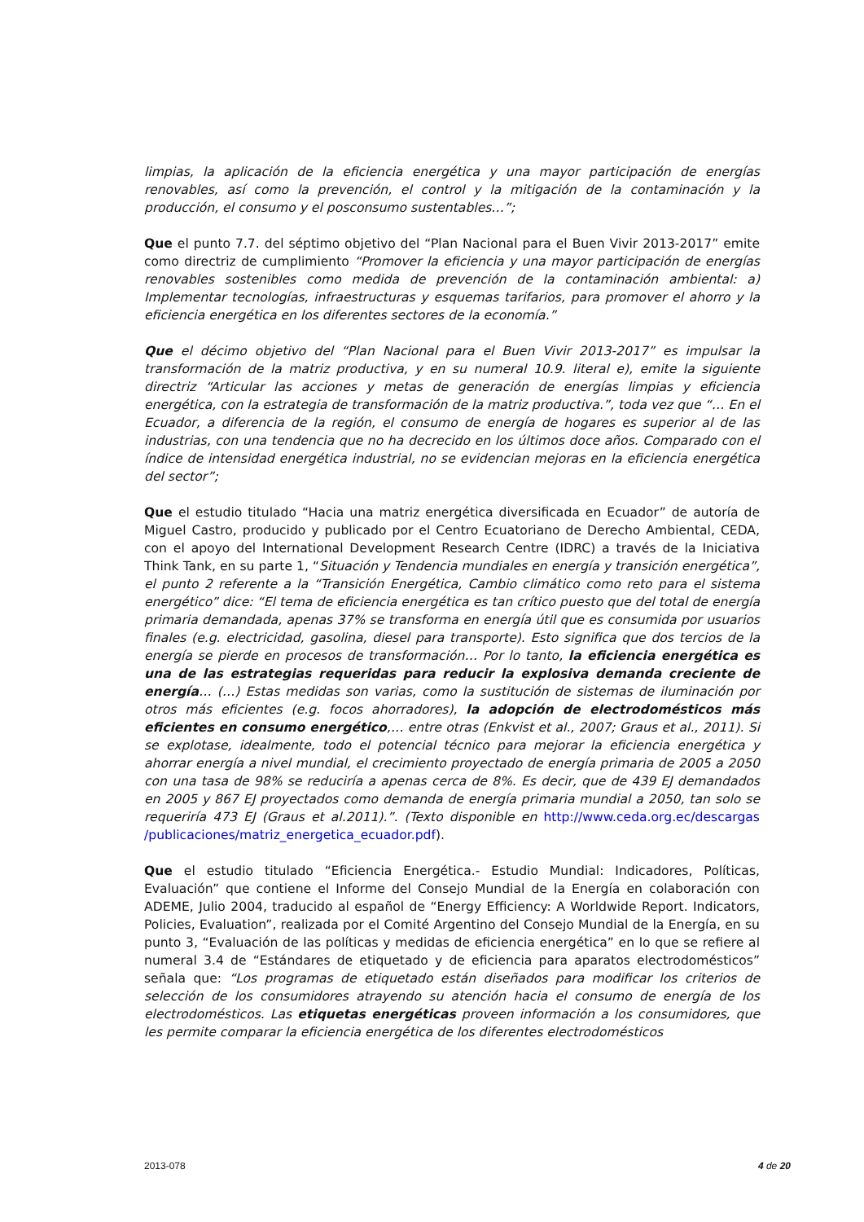limpias, la aplicación de la eficiencia energética y una mayor participación de energías renovables, así como la prevención, el control y la mitigación de la contaminación y la producción, el consumo y el posconsumo sustentables…”;
Que el punto 7.7. del séptimo objetivo del “Plan Nacional para el Buen Vivir 2013-2017” emite como directriz de cumplimiento “Promover la eficiencia y una mayor participación de energías renovables sostenibles como medida de prevención de la contaminación ambiental: a) Implementar tecnologías, infraestructuras y esquemas tarifarios, para promover el ahorro y la eficiencia energética en los diferentes sectores de la economía.”
Que el décimo objetivo del “Plan Nacional para el Buen Vivir 2013-2017” es impulsar la transformación de la matriz productiva, y en su numeral 10.9. literal e), emite la siguiente directriz “Articular las acciones y metas de generación de energías limpias y eficiencia energética, con la estrategia de transformación de la matriz productiva.”, toda vez que “… En el Ecuador, a diferencia de la región, el consumo de energía de hogares es superior al de las industrias, con una tendencia que no ha decrecido en los últimos doce años. Comparado con el índice de intensidad energética industrial, no se evidencian mejoras en la eficiencia energética del sector”;
Que el estudio titulado “Hacia una matriz energética diversificada en Ecuador” de autoría de Miguel Castro, producido y publicado por el Centro Ecuatoriano de Derecho Ambiental, CEDA, con el apoyo del International Development Research Centre (IDRC) a través de la Iniciativa Think Tank, en su parte 1, “Situación y Tendencia mundiales en energía y transición energética”, el punto 2 referente a la “Transición Energética, Cambio climático como reto para el sistema energético” dice: “El tema de eficiencia energética es tan crítico puesto que del total de energía primaria demandada, apenas 37% se transforma en energía útil que es consumida por usuarios finales (e.g. electricidad, gasolina, diesel para transporte). Esto significa que dos tercios de la energía se pierde en procesos de transformación… Por lo tanto, la eficiencia energética es una de las estrategias requeridas para reducir la explosiva demanda creciente de energía… (…) Estas medidas son varias, como la sustitución de sistemas de iluminación por otros más eficientes (e.g. focos ahorradores), la adopción de electrodomésticos más eficientes en consumo energético,… entre otras (Enkvist et al., 2007; Graus et al., 2011). Si se explotase, idealmente, todo el potencial técnico para mejorar la eficiencia energética y ahorrar energía a nivel mundial, el crecimiento proyectado de energía primaria de 2005 a 2050 con una tasa de 98% se reduciría a apenas cerca de 8%. Es decir, que de 439 EJ demandados en 2005 y 867 EJ proyectados como demanda de energía primaria mundial a 2050, tan solo se requeriría 473 EJ (Graus et al.2011).”. (Texto disponible en http://www.ceda.org.ec/descargas /publicaciones/matriz_energetica_ecuador.pdf).
Que el estudio titulado “Eficiencia Energética.- Estudio Mundial: Indicadores, Políticas, Evaluación” que contiene el Informe del Consejo Mundial de la Energía en colaboración con ADEME, Julio 2004, traducido al español de “Energy Efficiency: A Worldwide Report. Indicators, Policies, Evaluation”, realizada por el Comité Argentino del Consejo Mundial de la Energía, en su punto 3, “Evaluación de las políticas y medidas de eficiencia energética” en lo que se refiere al numeral 3.4 de “Estándares de etiquetado y de eficiencia para aparatos electrodomésticos” señala que: “Los programas de etiquetado están diseñados para modificar los criterios de selección de los consumidores atrayendo su atención hacia el consumo de energía de los electrodomésticos. Las etiquetas energéticas proveen información a los consumidores, que les permite comparar la eficiencia energética de los diferentes electrodomésticos
2013-078 4 de 20